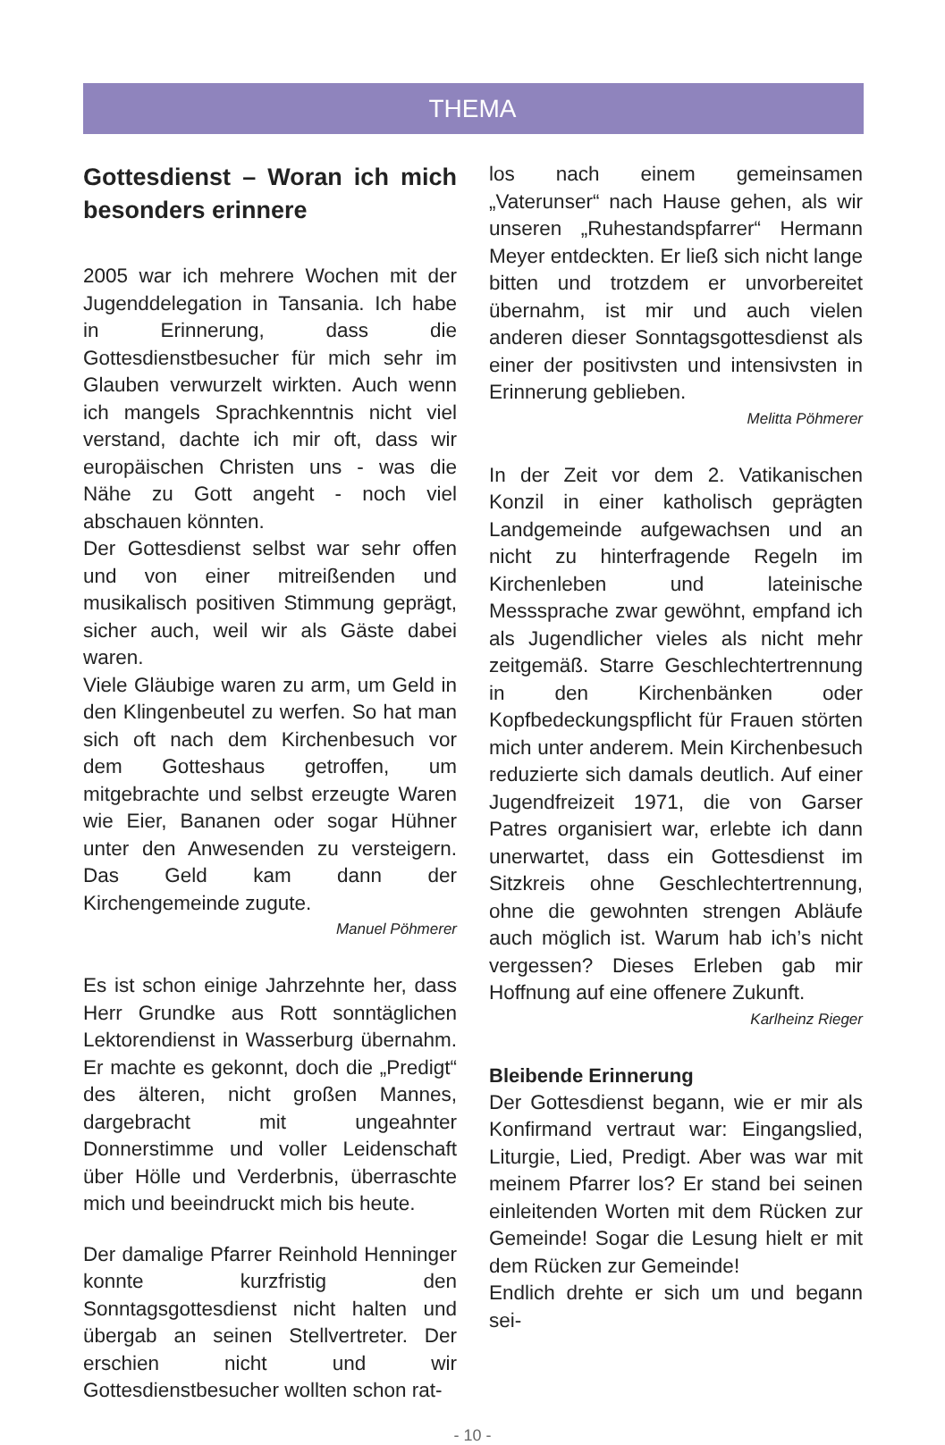THEMA
Gottesdienst – Woran ich mich besonders erinnere
2005 war ich mehrere Wochen mit der Jugenddelegation in Tansania. Ich habe in Erinnerung, dass die Gottesdienstbesucher für mich sehr im Glauben verwurzelt wirkten. Auch wenn ich mangels Sprachkenntnis nicht viel verstand, dachte ich mir oft, dass wir europäischen Christen uns - was die Nähe zu Gott angeht - noch viel abschauen könnten.
Der Gottesdienst selbst war sehr offen und von einer mitreißenden und musikalisch positiven Stimmung geprägt, sicher auch, weil wir als Gäste dabei waren.
Viele Gläubige waren zu arm, um Geld in den Klingenbeutel zu werfen. So hat man sich oft nach dem Kirchenbesuch vor dem Gotteshaus getroffen, um mitgebrachte und selbst erzeugte Waren wie Eier, Bananen oder sogar Hühner unter den Anwesenden zu versteigern. Das Geld kam dann der Kirchengemeinde zugute.
Manuel Pöhmerer
Es ist schon einige Jahrzehnte her, dass Herr Grundke aus Rott sonntäglichen Lektorendienst in Wasserburg übernahm. Er machte es gekonnt, doch die „Predigt“ des älteren, nicht großen Mannes, dargebracht mit ungeahnter Donnerstimme und voller Leidenschaft über Hölle und Verderbnis, überraschte mich und beeindruckt mich bis heute.
Der damalige Pfarrer Reinhold Henninger konnte kurzfristig den Sonntagsgottesdienst nicht halten und übergab an seinen Stellvertreter. Der erschien nicht und wir Gottesdienstbesucher wollten schon rat-
los nach einem gemeinsamen „Vaterunser“ nach Hause gehen, als wir unseren „Ruhestandspfarrer“ Hermann Meyer entdeckten. Er ließ sich nicht lange bitten und trotzdem er unvorbereitet übernahm, ist mir und auch vielen anderen dieser Sonntagsgottesdienst als einer der positivsten und intensivsten in Erinnerung geblieben.
Melitta Pöhmerer
In der Zeit vor dem 2. Vatikanischen Konzil in einer katholisch geprägten Landgemeinde aufgewachsen und an nicht zu hinterfragende Regeln im Kirchenleben und lateinische Messsprache zwar gewöhnt, empfand ich als Jugendlicher vieles als nicht mehr zeitgemäß. Starre Geschlechtertrennung in den Kirchenbänken oder Kopfbedeckungspflicht für Frauen störten mich unter anderem. Mein Kirchenbesuch reduzierte sich damals deutlich. Auf einer Jugendfreizeit 1971, die von Garser Patres organisiert war, erlebte ich dann unerwartet, dass ein Gottesdienst im Sitzkreis ohne Geschlechtertrennung, ohne die gewohnten strengen Abläufe auch möglich ist. Warum hab ich’s nicht vergessen? Dieses Erleben gab mir Hoffnung auf eine offenere Zukunft.
Karlheinz Rieger
Bleibende Erinnerung
Der Gottesdienst begann, wie er mir als Konfirmand vertraut war: Eingangslied, Liturgie, Lied, Predigt. Aber was war mit meinem Pfarrer los? Er stand bei seinen einleitenden Worten mit dem Rücken zur Gemeinde! Sogar die Lesung hielt er mit dem Rücken zur Gemeinde!
Endlich drehte er sich um und begann sei-
- 10 -